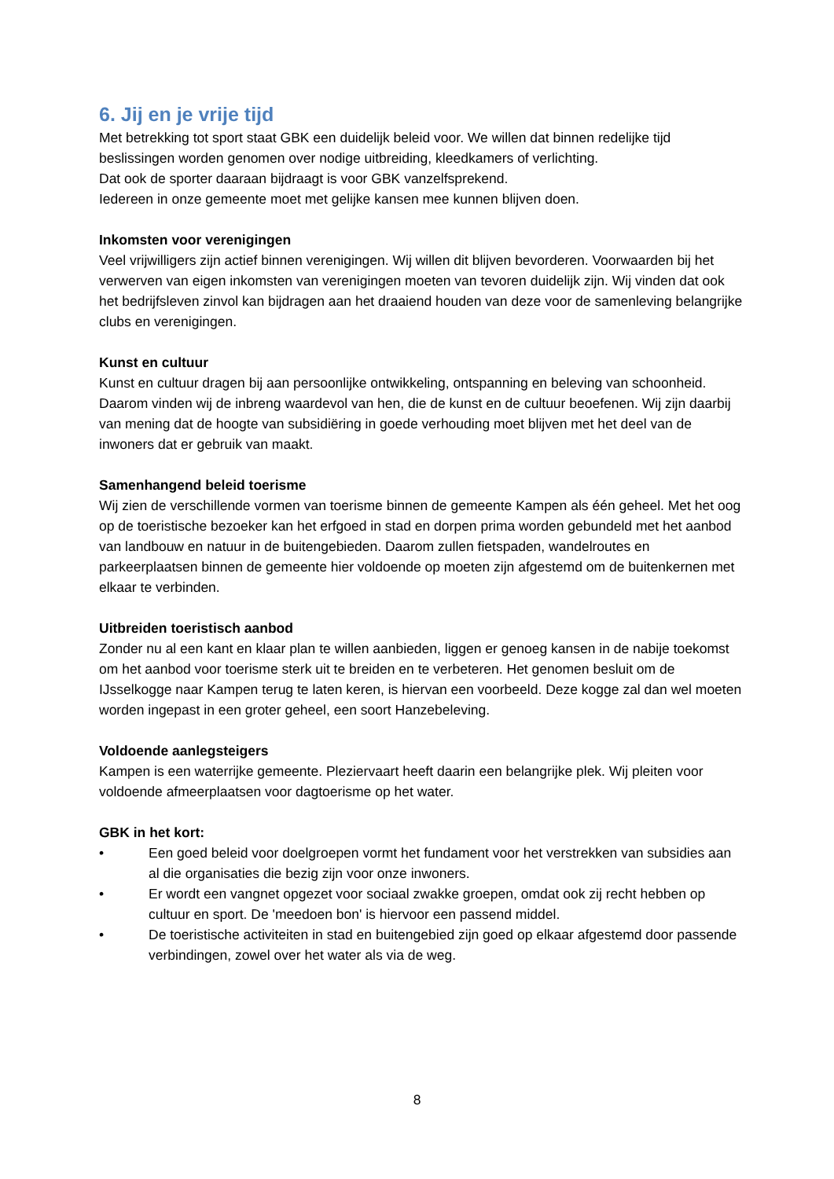6. Jij en je vrije tijd
Met betrekking tot sport staat GBK een duidelijk beleid voor. We willen dat binnen redelijke tijd beslissingen worden genomen over nodige uitbreiding, kleedkamers of verlichting.
Dat ook de sporter daaraan bijdraagt is voor GBK vanzelfsprekend.
Iedereen in onze gemeente moet met gelijke kansen mee kunnen blijven doen.
Inkomsten voor verenigingen
Veel vrijwilligers zijn actief binnen verenigingen. Wij willen dit blijven bevorderen. Voorwaarden bij het verwerven van eigen inkomsten van verenigingen moeten van tevoren duidelijk zijn. Wij vinden dat ook het bedrijfsleven zinvol kan bijdragen aan het draaiend houden van deze voor de samenleving belangrijke clubs en verenigingen.
Kunst en cultuur
Kunst en cultuur dragen bij aan persoonlijke ontwikkeling, ontspanning en beleving van schoonheid. Daarom vinden wij de inbreng waardevol van hen, die de kunst en de cultuur beoefenen. Wij zijn daarbij van mening dat de hoogte van subsidiëring in goede verhouding moet blijven met het deel van de inwoners dat er gebruik van maakt.
Samenhangend beleid toerisme
Wij zien de verschillende vormen van toerisme binnen de gemeente Kampen als één geheel. Met het oog op de toeristische bezoeker kan het erfgoed in stad en dorpen prima worden gebundeld met het aanbod van landbouw en natuur in de buitengebieden. Daarom zullen fietspaden, wandelroutes en parkeerplaatsen binnen de gemeente hier voldoende op moeten zijn afgestemd om de buitenkernen met elkaar te verbinden.
Uitbreiden toeristisch aanbod
Zonder nu al een kant en klaar plan te willen aanbieden, liggen er genoeg kansen in de nabije toekomst om het aanbod voor toerisme sterk uit te breiden en te verbeteren. Het genomen besluit om de IJsselkogge naar Kampen terug te laten keren, is hiervan een voorbeeld. Deze kogge zal dan wel moeten worden ingepast in een groter geheel, een soort Hanzebeleving.
Voldoende aanlegsteigers
Kampen is een waterrijke gemeente. Pleziervaart heeft daarin een belangrijke plek. Wij pleiten voor voldoende afmeerplaatsen voor dagtoerisme op het water.
GBK in het kort:
• Een goed beleid voor doelgroepen vormt het fundament voor het verstrekken van subsidies aan al die organisaties die bezig zijn voor onze inwoners.
• Er wordt een vangnet opgezet voor sociaal zwakke groepen, omdat ook zij recht hebben op cultuur en sport. De 'meedoen bon' is hiervoor een passend middel.
• De toeristische activiteiten in stad en buitengebied zijn goed op elkaar afgestemd door passende verbindingen, zowel over het water als via de weg.
8